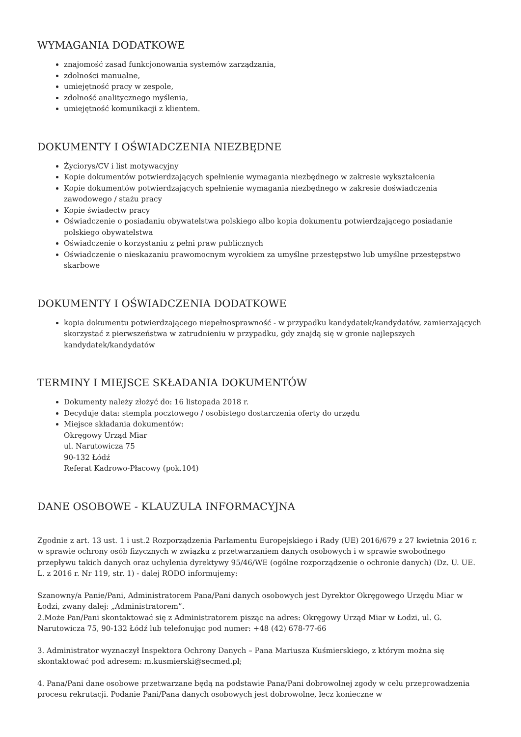WYMAGANIA DODATKOWE
znajomość zasad funkcjonowania systemów zarządzania,
zdolności manualne,
umiejętność pracy w zespole,
zdolność analitycznego myślenia,
umiejętność komunikacji z klientem.
DOKUMENTY I OŚWIADCZENIA NIEZBĘDNE
Życiorys/CV i list motywacyjny
Kopie dokumentów potwierdzających spełnienie wymagania niezbędnego w zakresie wykształcenia
Kopie dokumentów potwierdzających spełnienie wymagania niezbędnego w zakresie doświadczenia zawodowego / stażu pracy
Kopie świadectw pracy
Oświadczenie o posiadaniu obywatelstwa polskiego albo kopia dokumentu potwierdzającego posiadanie polskiego obywatelstwa
Oświadczenie o korzystaniu z pełni praw publicznych
Oświadczenie o nieskazaniu prawomocnym wyrokiem za umyślne przestępstwo lub umyślne przestępstwo skarbowe
DOKUMENTY I OŚWIADCZENIA DODATKOWE
kopia dokumentu potwierdzającego niepełnosprawność - w przypadku kandydatek/kandydatów, zamierzających skorzystać z pierwszeństwa w zatrudnieniu w przypadku, gdy znajdą się w gronie najlepszych kandydatek/kandydatów
TERMINY I MIEJSCE SKŁADANIA DOKUMENTÓW
Dokumenty należy złożyć do: 16 listopada 2018 r.
Decyduje data: stempla pocztowego / osobistego dostarczenia oferty do urzędu
Miejsce składania dokumentów:
Okręgowy Urząd Miar
ul. Narutowicza 75
90-132 Łódź
Referat Kadrowo-Płacowy (pok.104)
DANE OSOBOWE - KLAUZULA INFORMACYJNA
Zgodnie z art. 13 ust. 1 i ust.2 Rozporządzenia Parlamentu Europejskiego i Rady (UE) 2016/679 z 27 kwietnia 2016 r. w sprawie ochrony osób fizycznych w związku z przetwarzaniem danych osobowych i w sprawie swobodnego przepływu takich danych oraz uchylenia dyrektywy 95/46/WE (ogólne rozporządzenie o ochronie danych) (Dz. U. UE. L. z 2016 r. Nr 119, str. 1) - dalej RODO informujemy:
Szanowny/a Panie/Pani, Administratorem Pana/Pani danych osobowych jest Dyrektor Okręgowego Urzędu Miar w Łodzi, zwany dalej: „Administratorem”.
2.Może Pan/Pani skontaktować się z Administratorem pisząc na adres: Okręgowy Urząd Miar w Łodzi, ul. G. Narutowicza 75, 90-132 Łódź lub telefonując pod numer: +48 (42) 678-77-66
3. Administrator wyznaczył Inspektora Ochrony Danych – Pana Mariusza Kuśmierskiego, z którym można się skontaktować pod adresem: m.kusmierski@secmed.pl;
4. Pana/Pani dane osobowe przetwarzane będą na podstawie Pana/Pani dobrowolnej zgody w celu przeprowadzenia procesu rekrutacji. Podanie Pani/Pana danych osobowych jest dobrowolne, lecz konieczne w